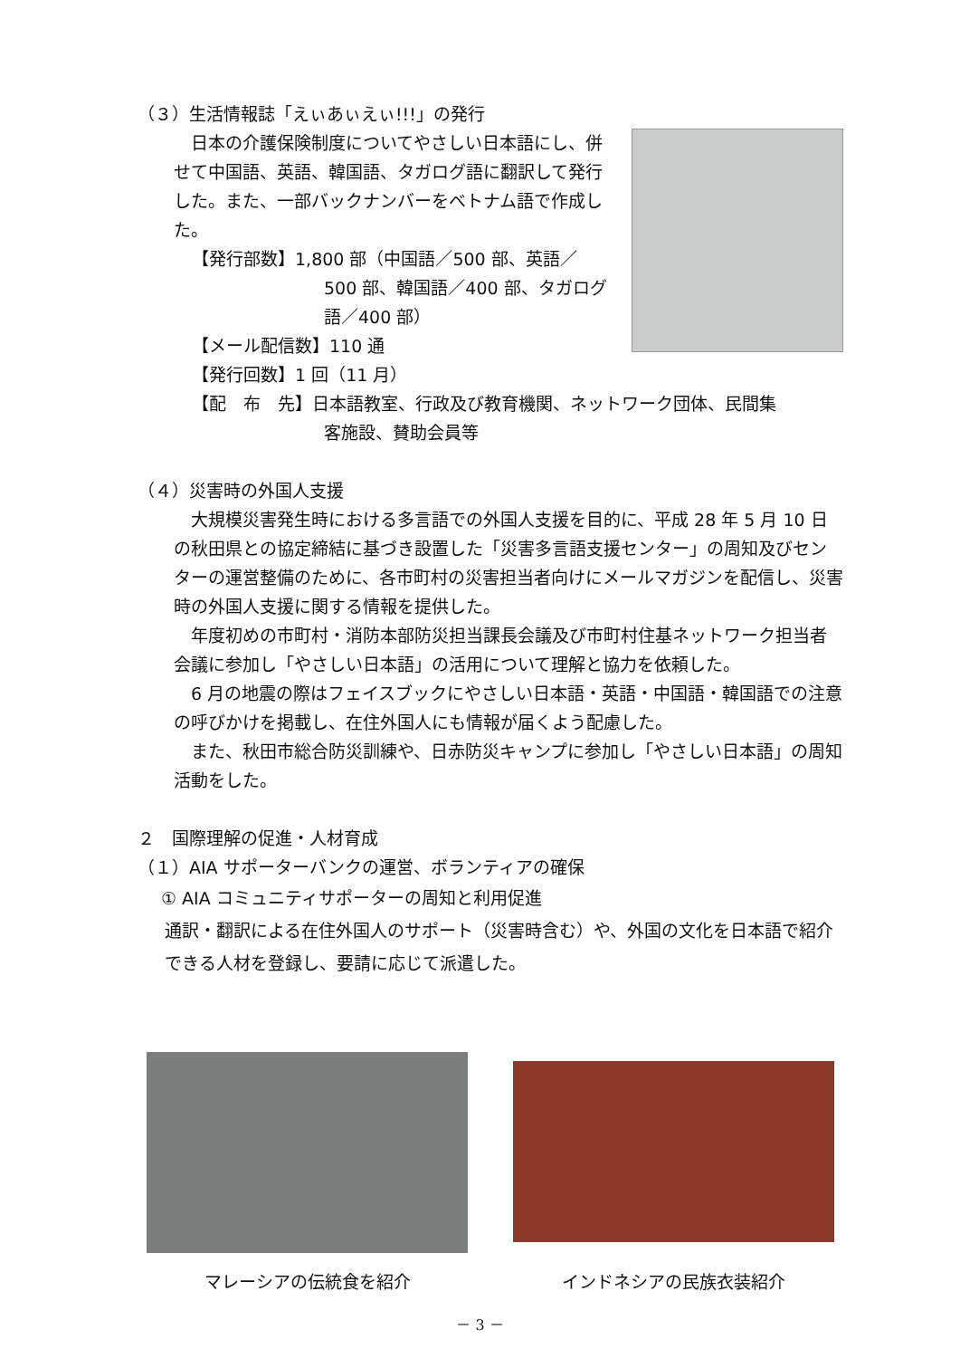（３）生活情報誌「えぃあぃえぃ!!!」の発行
　日本の介護保険制度についてやさしい日本語にし、併せて中国語、英語、韓国語、タガログ語に翻訳して発行した。また、一部バックナンバーをベトナム語で作成した。
【発行部数】1,800 部（中国語／500 部、英語／
500 部、韓国語／400 部、タガログ
語／400 部）
【メール配信数】110 通
【発行回数】1 回（11 月）
【配　布　先】日本語教室、行政及び教育機関、ネットワーク団体、民間集
客施設、賛助会員等
（４）災害時の外国人支援
　大規模災害発生時における多言語での外国人支援を目的に、平成 28 年 5 月 10 日の秋田県との協定締結に基づき設置した「災害多言語支援センター」の周知及びセンターの運営整備のために、各市町村の災害担当者向けにメールマガジンを配信し、災害時の外国人支援に関する情報を提供した。
　年度初めの市町村・消防本部防災担当課長会議及び市町村住基ネットワーク担当者会議に参加し「やさしい日本語」の活用について理解と協力を依頼した。
　6 月の地震の際はフェイスブックにやさしい日本語・英語・中国語・韓国語での注意の呼びかけを掲載し、在住外国人にも情報が届くよう配慮した。
　また、秋田市総合防災訓練や、日赤防災キャンプに参加し「やさしい日本語」の周知活動をした。
２　国際理解の促進・人材育成
（１）AIA サポーターバンクの運営、ボランティアの確保
① AIA コミュニティサポーターの周知と利用促進
通訳・翻訳による在住外国人のサポート（災害時含む）や、外国の文化を日本語で紹介できる人材を登録し、要請に応じて派遣した。
マレーシアの伝統食を紹介
インドネシアの民族衣装紹介
－ 3 －